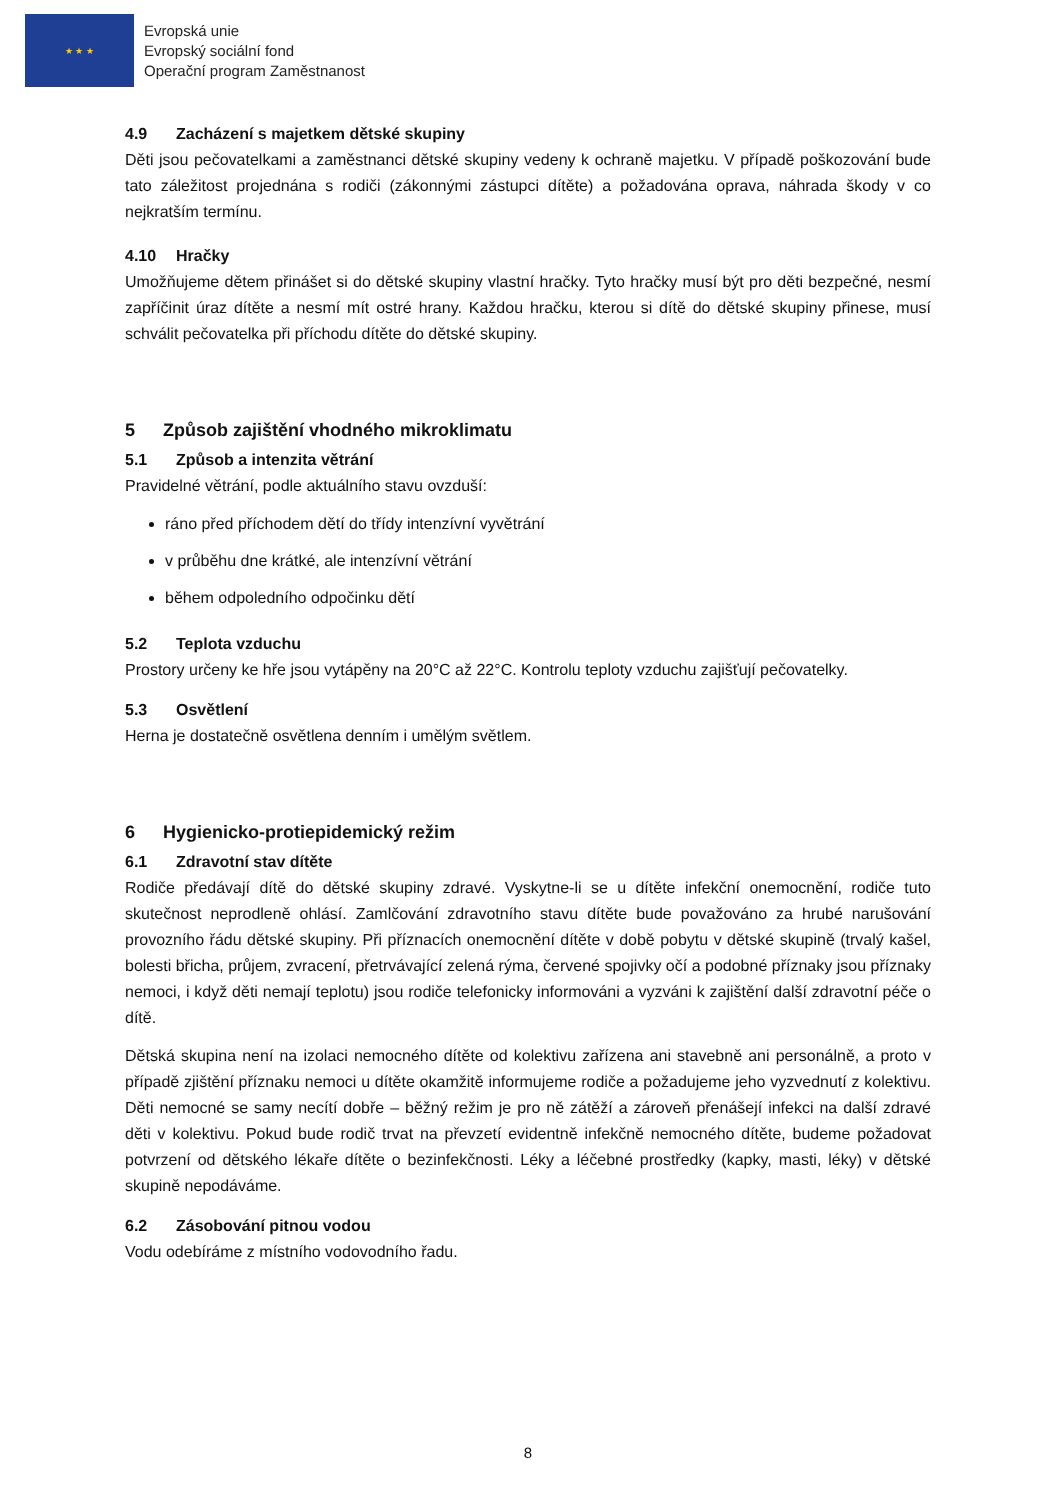★ ★ ★
Evropská unie
Evropský sociální fond
Operační program Zaměstnanost
4.9 Zacházení s majetkem dětské skupiny
Děti jsou pečovatelkami a zaměstnanci dětské skupiny vedeny k ochraně majetku. V případě poškozování bude tato záležitost projednána s rodiči (zákonnými zástupci dítěte) a požadována oprava, náhrada škody v co nejkratším termínu.
4.10 Hračky
Umožňujeme dětem přinášet si do dětské skupiny vlastní hračky. Tyto hračky musí být pro děti bezpečné, nesmí zapříčinit úraz dítěte a nesmí mít ostré hrany. Každou hračku, kterou si dítě do dětské skupiny přinese, musí schválit pečovatelka při příchodu dítěte do dětské skupiny.
5 Způsob zajištění vhodného mikroklimatu
5.1 Způsob a intenzita větrání
Pravidelné větrání, podle aktuálního stavu ovzduší:
ráno před příchodem dětí do třídy intenzívní vyvětrání
v průběhu dne krátké, ale intenzívní větrání
během odpoledního odpočinku dětí
5.2 Teplota vzduchu
Prostory určeny ke hře jsou vytápěny na 20°C až 22°C. Kontrolu teploty vzduchu zajišťují pečovatelky.
5.3 Osvětlení
Herna je dostatečně osvětlena denním i umělým světlem.
6 Hygienicko-protiepidemický režim
6.1 Zdravotní stav dítěte
Rodiče předávají dítě do dětské skupiny zdravé. Vyskytne-li se u dítěte infekční onemocnění, rodiče tuto skutečnost neprodleně ohlásí. Zamlčování zdravotního stavu dítěte bude považováno za hrubé narušování provozního řádu dětské skupiny. Při příznacích onemocnění dítěte v době pobytu v dětské skupině (trvalý kašel, bolesti břicha, průjem, zvracení, přetrvávající zelená rýma, červené spojivky očí a podobné příznaky jsou příznaky nemoci, i když děti nemají teplotu) jsou rodiče telefonicky informováni a vyzváni k zajištění další zdravotní péče o dítě.
Dětská skupina není na izolaci nemocného dítěte od kolektivu zařízena ani stavebně ani personálně, a proto v případě zjištění příznaku nemoci u dítěte okamžitě informujeme rodiče a požadujeme jeho vyzvednutí z kolektivu. Děti nemocné se samy necítí dobře – běžný režim je pro ně zátěží a zároveň přenášejí infekci na další zdravé děti v kolektivu. Pokud bude rodič trvat na převzetí evidentně infekčně nemocného dítěte, budeme požadovat potvrzení od dětského lékaře dítěte o bezinfekčnosti. Léky a léčebné prostředky (kapky, masti, léky) v dětské skupině nepodáváme.
6.2 Zásobování pitnou vodou
Vodu odebíráme z místního vodovodního řadu.
8